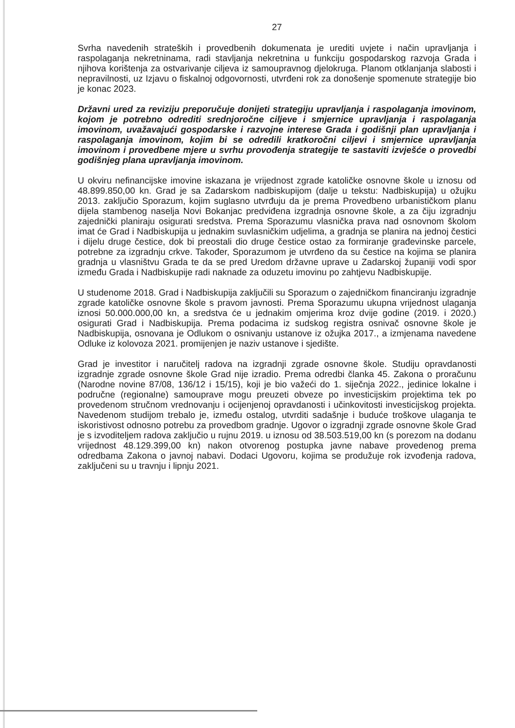27
Svrha navedenih strateških i provedbenih dokumenata je urediti uvjete i način upravljanja i raspolaganja nekretninama, radi stavljanja nekretnina u funkciju gospodarskog razvoja Grada i njihova korištenja za ostvarivanje ciljeva iz samoupravnog djelokruga. Planom otklanjanja slabosti i nepravilnosti, uz Izjavu o fiskalnoj odgovornosti, utvrđeni rok za donošenje spomenute strategije bio je konac 2023.
Državni ured za reviziju preporučuje donijeti strategiju upravljanja i raspolaganja imovinom, kojom je potrebno odrediti srednjoročne ciljeve i smjernice upravljanja i raspolaganja imovinom, uvažavajući gospodarske i razvojne interese Grada i godišnji plan upravljanja i raspolaganja imovinom, kojim bi se odredili kratkoročni ciljevi i smjernice upravljanja imovinom i provedbene mjere u svrhu provođenja strategije te sastaviti izvješće o provedbi godišnjeg plana upravljanja imovinom.
U okviru nefinancijske imovine iskazana je vrijednost zgrade katoličke osnovne škole u iznosu od 48.899.850,00 kn. Grad je sa Zadarskom nadbiskupijom (dalje u tekstu: Nadbiskupija) u ožujku 2013. zaključio Sporazum, kojim suglasno utvrđuju da je prema Provedbeno urbanističkom planu dijela stambenog naselja Novi Bokanjac predviđena izgradnja osnovne škole, a za čiju izgradnju zajednički planiraju osigurati sredstva. Prema Sporazumu vlasnička prava nad osnovnom školom imat će Grad i Nadbiskupija u jednakim suvlasničkim udjelima, a gradnja se planira na jednoj čestici i dijelu druge čestice, dok bi preostali dio druge čestice ostao za formiranje građevinske parcele, potrebne za izgradnju crkve. Također, Sporazumom je utvrđeno da su čestice na kojima se planira gradnja u vlasništvu Grada te da se pred Uredom državne uprave u Zadarskoj županiji vodi spor između Grada i Nadbiskupije radi naknade za oduzetu imovinu po zahtjevu Nadbiskupije.
U studenome 2018. Grad i Nadbiskupija zaključili su Sporazum o zajedničkom financiranju izgradnje zgrade katoličke osnovne škole s pravom javnosti. Prema Sporazumu ukupna vrijednost ulaganja iznosi 50.000.000,00 kn, a sredstva će u jednakim omjerima kroz dvije godine (2019. i 2020.) osigurati Grad i Nadbiskupija. Prema podacima iz sudskog registra osnivač osnovne škole je Nadbiskupija, osnovana je Odlukom o osnivanju ustanove iz ožujka 2017., a izmjenama navedene Odluke iz kolovoza 2021. promijenjen je naziv ustanove i sjedište.
Grad je investitor i naručitelj radova na izgradnji zgrade osnovne škole. Studiju opravdanosti izgradnje zgrade osnovne škole Grad nije izradio. Prema odredbi članka 45. Zakona o proračunu (Narodne novine 87/08, 136/12 i 15/15), koji je bio važeći do 1. siječnja 2022., jedinice lokalne i područne (regionalne) samouprave mogu preuzeti obveze po investicijskim projektima tek po provedenom stručnom vrednovanju i ocijenjenoj opravdanosti i učinkovitosti investicijskog projekta. Navedenom studijom trebalo je, između ostalog, utvrditi sadašnje i buduće troškove ulaganja te iskoristivost odnosno potrebu za provedbom gradnje. Ugovor o izgradnji zgrade osnovne škole Grad je s izvoditeljem radova zaključio u rujnu 2019. u iznosu od 38.503.519,00 kn (s porezom na dodanu vrijednost 48.129.399,00 kn) nakon otvorenog postupka javne nabave provedenog prema odredbama Zakona o javnoj nabavi. Dodaci Ugovoru, kojima se produžuje rok izvođenja radova, zaključeni su u travnju i lipnju 2021.